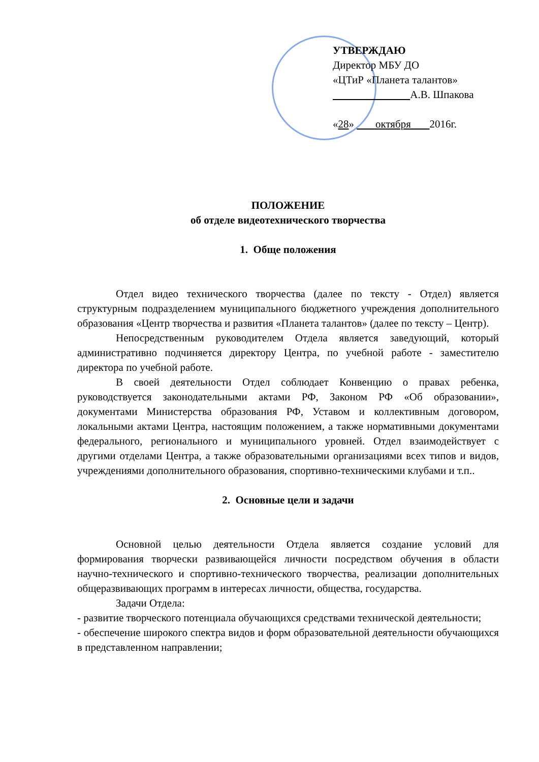УТВЕРЖДАЮ
Директор МБУ ДО
«ЦТиР «Планета талантов»
А.В. Шпакова
«28» октября 2016г.
ПОЛОЖЕНИЕ
об отделе видеотехнического творчества
1. Обще положения
Отдел видео технического творчества (далее по тексту - Отдел) является структурным подразделением муниципального бюджетного учреждения дополнительного образования «Центр творчества и развития «Планета талантов» (далее по тексту – Центр).
Непосредственным руководителем Отдела является заведующий, который административно подчиняется директору Центра, по учебной работе - заместителю директора по учебной работе.
В своей деятельности Отдел соблюдает Конвенцию о правах ребенка, руководствуется законодательными актами РФ, Законом РФ «Об образовании», документами Министерства образования РФ, Уставом и коллективным договором, локальными актами Центра, настоящим положением, а также нормативными документами федерального, регионального и муниципального уровней. Отдел взаимодействует с другими отделами Центра, а также образовательными организациями всех типов и видов, учреждениями дополнительного образования, спортивно-техническими клубами и т.п..
2. Основные цели и задачи
Основной целью деятельности Отдела является создание условий для формирования творчески развивающейся личности посредством обучения в области научно-технического и спортивно-технического творчества, реализации дополнительных общеразвивающих программ в интересах личности, общества, государства.
Задачи Отдела:
- развитие творческого потенциала обучающихся средствами технической деятельности;
- обеспечение широкого спектра видов и форм образовательной деятельности обучающихся в представленном направлении;